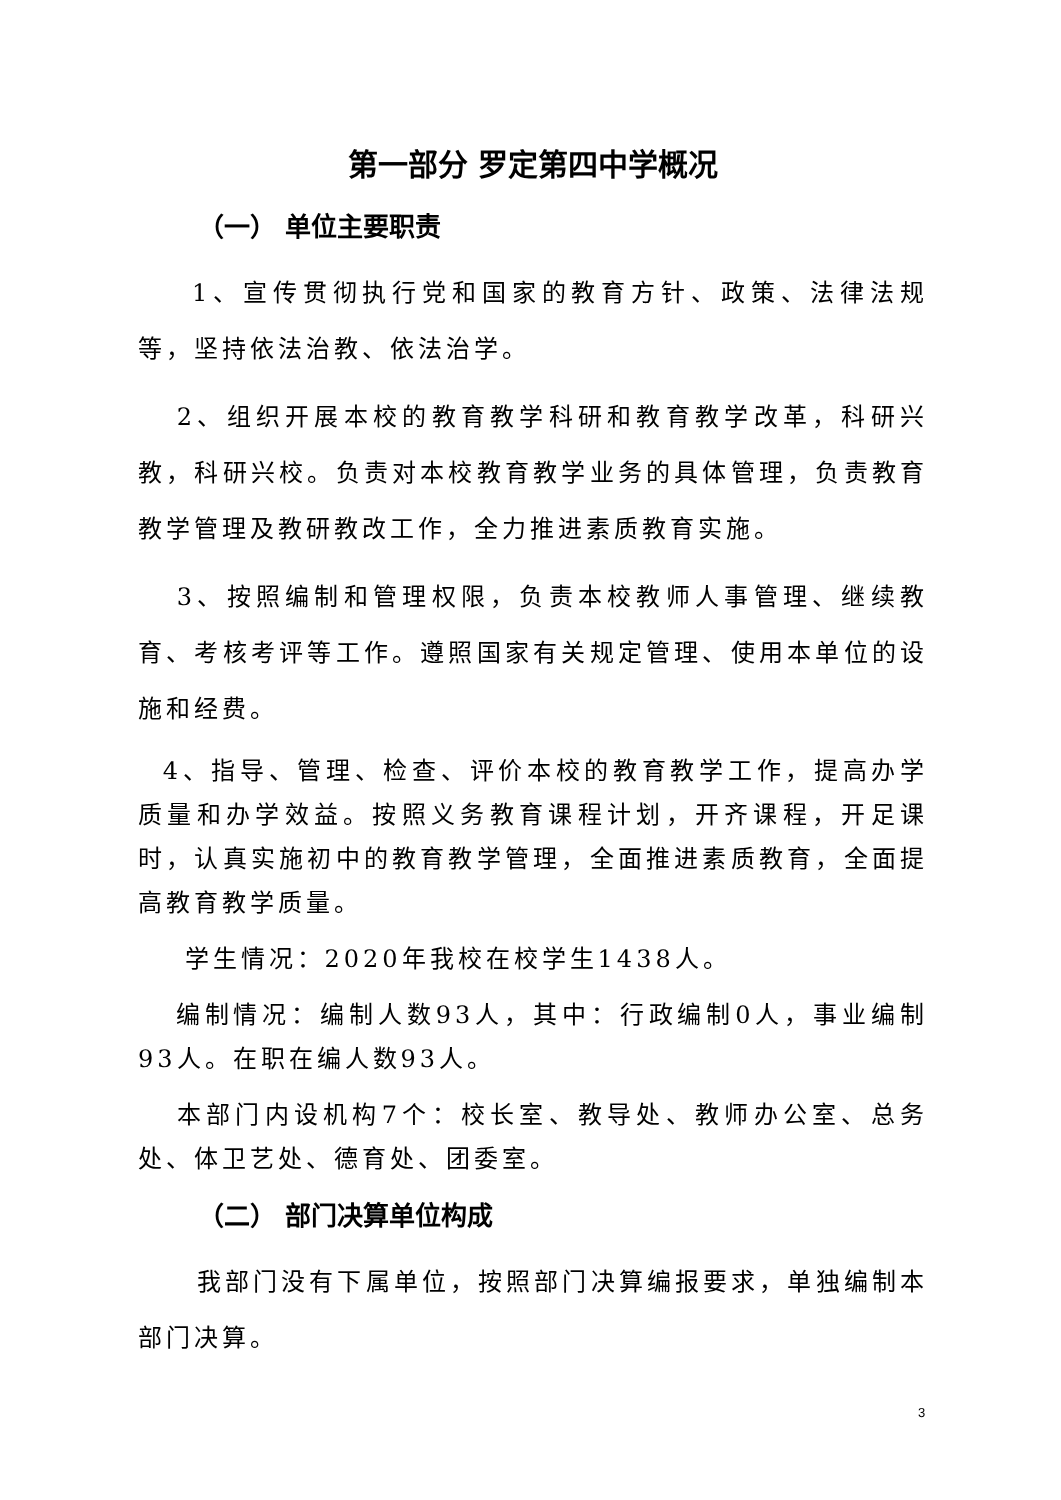第一部分 罗定第四中学概况
（一） 单位主要职责
1、宣传贯彻执行党和国家的教育方针、政策、法律法规等，坚持依法治教、依法治学。
2、组织开展本校的教育教学科研和教育教学改革，科研兴教，科研兴校。负责对本校教育教学业务的具体管理，负责教育教学管理及教研教改工作，全力推进素质教育实施。
3、按照编制和管理权限，负责本校教师人事管理、继续教育、考核考评等工作。遵照国家有关规定管理、使用本单位的设施和经费。
4、指导、管理、检查、评价本校的教育教学工作，提高办学质量和办学效益。按照义务教育课程计划，开齐课程，开足课时，认真实施初中的教育教学管理，全面推进素质教育，全面提高教育教学质量。
学生情况：2020年我校在校学生1438人。
编制情况：编制人数93人，其中：行政编制0人，事业编制93人。在职在编人数93人。
本部门内设机构7个：校长室、教导处、教师办公室、总务处、体卫艺处、德育处、团委室。
（二） 部门决算单位构成
我部门没有下属单位，按照部门决算编报要求，单独编制本部门决算。
3